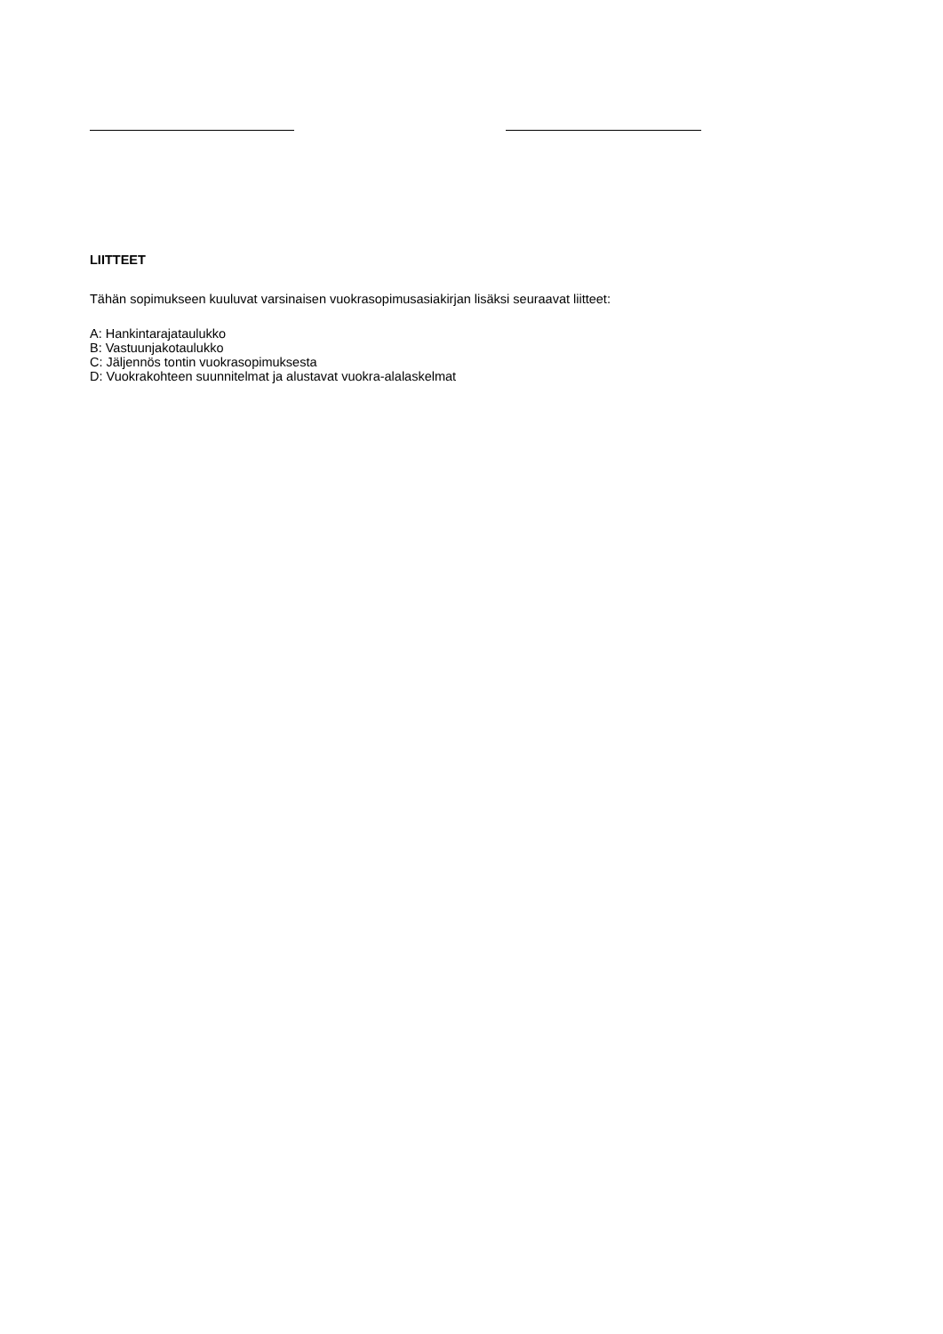LIITTEET
Tähän sopimukseen kuuluvat varsinaisen vuokrasopimusasiakirjan lisäksi seuraavat liitteet:
A: Hankintarajataulukko
B: Vastuunjakotaulukko
C: Jäljennös tontin vuokrasopimuksesta
D: Vuokrakohteen suunnitelmat ja alustavat vuokra-alalaskelmat